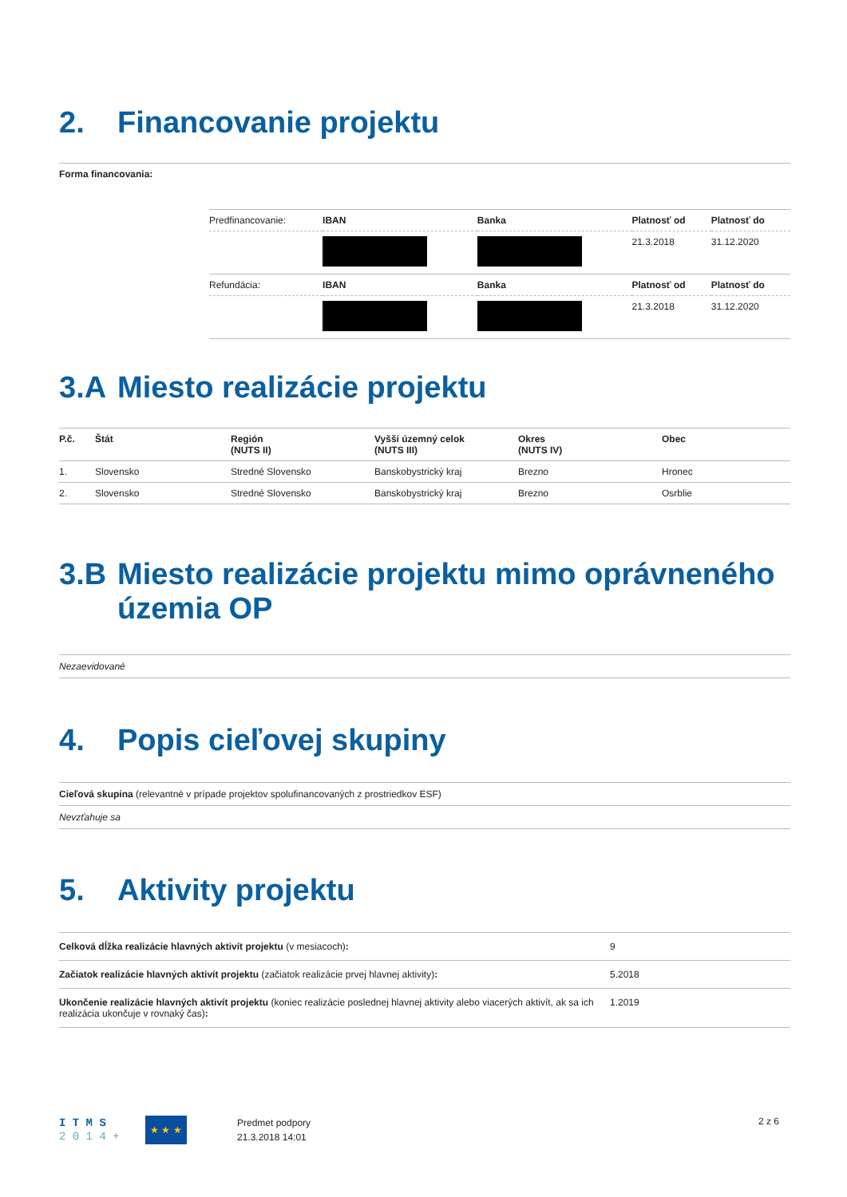2. Financovanie projektu
Forma financovania:
| Predfinancovanie: | IBAN | Banka | Platnosť od | Platnosť do |
| | | | 21.3.2018 | 31.12.2020 |
| Refundácia: | IBAN | Banka | Platnosť od | Platnosť do |
| | | | 21.3.2018 | 31.12.2020 |
3.A Miesto realizácie projektu
| P.č. | Štát | Región (NUTS II) | Vyšší územný celok (NUTS III) | Okres (NUTS IV) | Obec |
| --- | --- | --- | --- | --- | --- |
| 1. | Slovensko | Stredné Slovensko | Banskobystrický kraj | Brezno | Hronec |
| 2. | Slovensko | Stredné Slovensko | Banskobystrický kraj | Brezno | Osrblie |
3.B Miesto realizácie projektu mimo oprávneného územia OP
Nezaevidované
4. Popis cieľovej skupiny
Cieľová skupina (relevantné v prípade projektov spolufinancovaných z prostriedkov ESF)
Nevzťahuje sa
5. Aktivity projektu
| Celková dĺžka realizácie hlavných aktivít projektu (v mesiacoch) : | 9 |
| Začiatok realizácie hlavných aktivít projektu (začiatok realizácie prvej hlavnej aktivity) : | 5.2018 |
| Ukončenie realizácie hlavných aktivít projektu (koniec realizácie poslednej hlavnej aktivity alebo viacerých aktivít, ak sa ich realizácia ukončuje v rovnaký čas) : | 1.2019 |
I T M S
2 0 1 4 +
★ ★ ★
Predmet podpory
21.3.2018 14:01
2 z 6